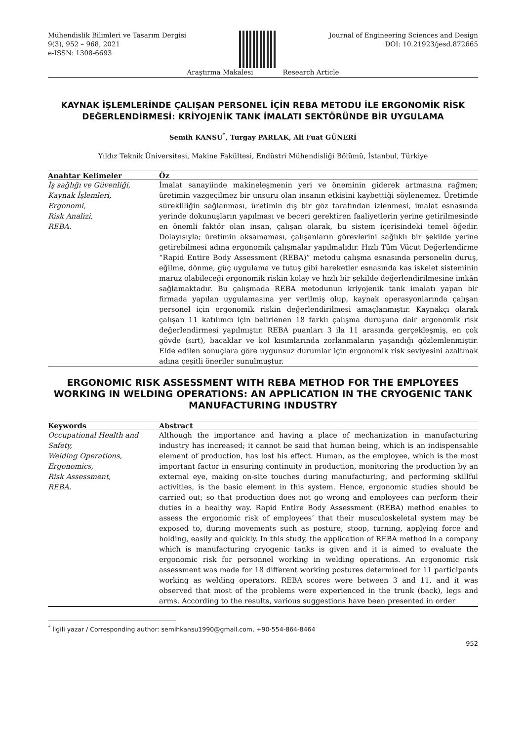Mühendislik Bilimleri ve Tasarım Dergisi
9(3), 952 – 968, 2021
e-ISSN: 1308-6693
Journal of Engineering Sciences and Design
DOI: 10.21923/jesd.872665
Araştırma Makalesi Research Article
KAYNAK İŞLEMLERİNDE ÇALIŞAN PERSONEL İÇİN REBA METODU İLE ERGONOMİK RİSK DEĞERLENDİRMESİ: KRİYOJENİK TANK İMALATI SEKTÖRÜNDE BİR UYGULAMA
Semih KANSU<sup>*</sup>, Turgay PARLAK, Ali Fuat GÜNERİ
Yıldız Teknik Üniversitesi, Makine Fakültesi, Endüstri Mühendisliği Bölümü, İstanbul, Türkiye
Anahtar Kelimeler
Öz
İş sağlığı ve Güvenliği,
Kaynak İşlemleri,
Ergonomi,
Risk Analizi,
REBA.
İmalat sanayiinde makineleşmenin yeri ve öneminin giderek artmasına rağmen; üretimin vazgeçilmez bir unsuru olan insanın etkisini kaybettiği söylenemez. Üretimde sürekliliğin sağlanması, üretimin dış bir göz tarafından izlenmesi, imalat esnasında yerinde dokunuşların yapılması ve beceri gerektiren faaliyetlerin yerine getirilmesinde en önemli faktör olan insan, çalışan olarak, bu sistem içerisindeki temel öğedir. Dolayısıyla; üretimin aksamaması, çalışanların görevlerini sağlıklı bir şekilde yerine getirebilmesi adına ergonomik çalışmalar yapılmalıdır. Hızlı Tüm Vücut Değerlendirme “Rapid Entire Body Assessment (REBA)” metodu çalışma esnasında personelin duruş, eğilme, dönme, güç uygulama ve tutuş gibi hareketler esnasında kas iskelet sisteminin maruz olabileceği ergonomik riskin kolay ve hızlı bir şekilde değerlendirilmesine imkân sağlamaktadır. Bu çalışmada REBA metodunun kriyojenik tank imalatı yapan bir firmada yapılan uygulamasına yer verilmiş olup, kaynak operasyonlarında çalışan personel için ergonomik riskin değerlendirilmesi amaçlanmıştır. Kaynakçı olarak çalışan 11 katılımcı için belirlenen 18 farklı çalışma duruşuna dair ergonomik risk değerlendirmesi yapılmıştır. REBA puanları 3 ila 11 arasında gerçekleşmiş, en çok gövde (sırt), bacaklar ve kol kısımlarında zorlanmaların yaşandığı gözlemlenmiştir. Elde edilen sonuçlara göre uygunsuz durumlar için ergonomik risk seviyesini azaltmak adına çeşitli öneriler sunulmuştur.
ERGONOMIC RISK ASSESSMENT WITH REBA METHOD FOR THE EMPLOYEES WORKING IN WELDING OPERATIONS: AN APPLICATION IN THE CRYOGENIC TANK MANUFACTURING INDUSTRY
Keywords
Abstract
Occupational Health and
Safety,
Welding Operations,
Ergonomics,
Risk Assessment,
REBA.
Although the importance and having a place of mechanization in manufacturing industry has increased; it cannot be said that human being, which is an indispensable element of production, has lost his effect. Human, as the employee, which is the most important factor in ensuring continuity in production, monitoring the production by an external eye, making on-site touches during manufacturing, and performing skillful activities, is the basic element in this system. Hence, ergonomic studies should be carried out; so that production does not go wrong and employees can perform their duties in a healthy way. Rapid Entire Body Assessment (REBA) method enables to assess the ergonomic risk of employees’ that their musculoskeletal system may be exposed to, during movements such as posture, stoop, turning, applying force and holding, easily and quickly. In this study, the application of REBA method in a company which is manufacturing cryogenic tanks is given and it is aimed to evaluate the ergonomic risk for personnel working in welding operations. An ergonomic risk assessment was made for 18 different working postures determined for 11 participants working as welding operators. REBA scores were between 3 and 11, and it was observed that most of the problems were experienced in the trunk (back), legs and arms. According to the results, various suggestions have been presented in order
<sup>*</sup> İlgili yazar / Corresponding author: semihkansu1990@gmail.com, +90-554-864-8464
952